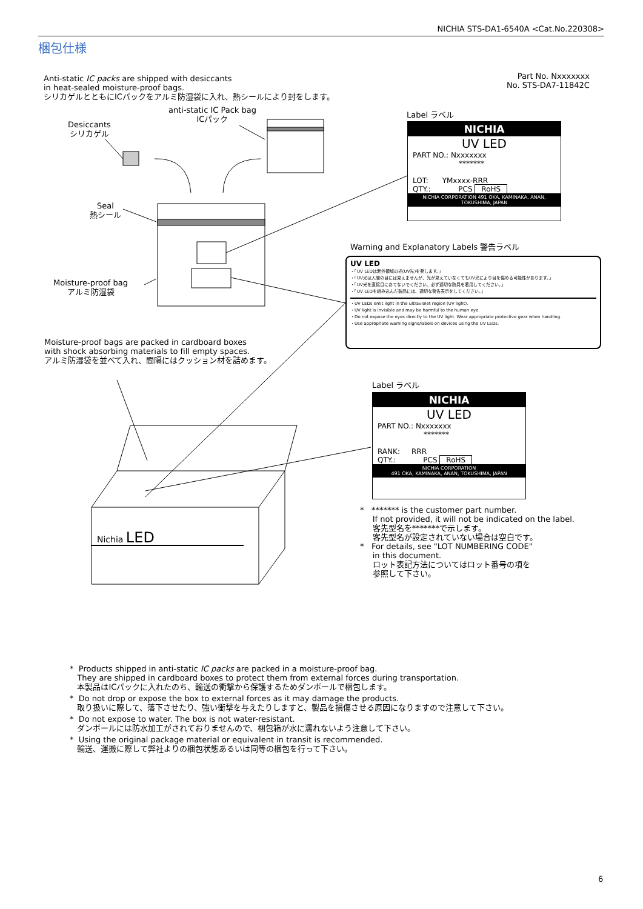NICHIA STS-DA1-6540A <Cat.No.220308>
梱包仕様
Anti-static IC packs are shipped with desiccants
in heat-sealed moisture-proof bags.
シリカゲルとともにICパックをアルミ防湿袋に入れ、熱シールにより封をします。
Part No. Nxxxxxxx
No. STS-DA7-11842C
anti-static IC Pack bag
ICパック
Desiccants
シリカゲル
Seal
熱シール
Moisture-proof bag
アルミ防湿袋
Moisture-proof bags are packed in cardboard boxes
with shock absorbing materials to fill empty spaces.
アルミ防湿袋を並べて入れ、間隔にはクッション材を詰めます。
Nichia LED
Label ラベル
NICHIA
UV LED
PART NO.: Nxxxxxxx
*******
LOT: YMxxxx-RRR
QTY.: PCS RoHS
NICHIA CORPORATION 491 OKA, KAMINAKA, ANAN, TOKUSHIMA, JAPAN
Warning and Explanatory Labels 警告ラベル
UV LED
・「UV LEDは紫外領域の光(UV光)を発します。」
・「UV光は人間の目には見えませんが、光が見えていなくてもUV光により目を傷める可能性があります。」
・「UV光を直接目にあてないでください。必ず適切な防具を着用してください。」
・「UV LEDを組み込んだ製品には、適切な警告表示をしてください。」
・UV LEDs emit light in the ultraviolet region (UV light).
・UV light is invisible and may be harmful to the human eye.
・Do not expose the eyes directly to the UV light. Wear appropriate protective gear when handling.
・Use appropriate warning signs/labels on devices using the UV LEDs.
Label ラベル
NICHIA
UV LED
PART NO.: Nxxxxxxx
*******
RANK: RRR
QTY.: PCS RoHS
NICHIA CORPORATION
491 OKA, KAMINAKA, ANAN, TOKUSHIMA, JAPAN
* ******* is the customer part number.
If not provided, it will not be indicated on the label.
客先型名を*******で示します。
客先型名が設定されていない場合は空白です。
* For details, see "LOT NUMBERING CODE"
in this document.
ロット表記方法についてはロット番号の項を
参照して下さい。
* Products shipped in anti-static IC packs are packed in a moisture-proof bag.
They are shipped in cardboard boxes to protect them from external forces during transportation.
本製品はICパックに入れたのち、輸送の衝撃から保護するためダンボールで梱包します。
* Do not drop or expose the box to external forces as it may damage the products.
取り扱いに際して、落下させたり、強い衝撃を与えたりしますと、製品を損傷させる原因になりますので注意して下さい。
* Do not expose to water. The box is not water-resistant.
ダンボールには防水加工がされておりませんので、梱包箱が水に濡れないよう注意して下さい。
* Using the original package material or equivalent in transit is recommended.
輸送、運搬に際して弊社よりの梱包状態あるいは同等の梱包を行って下さい。
6